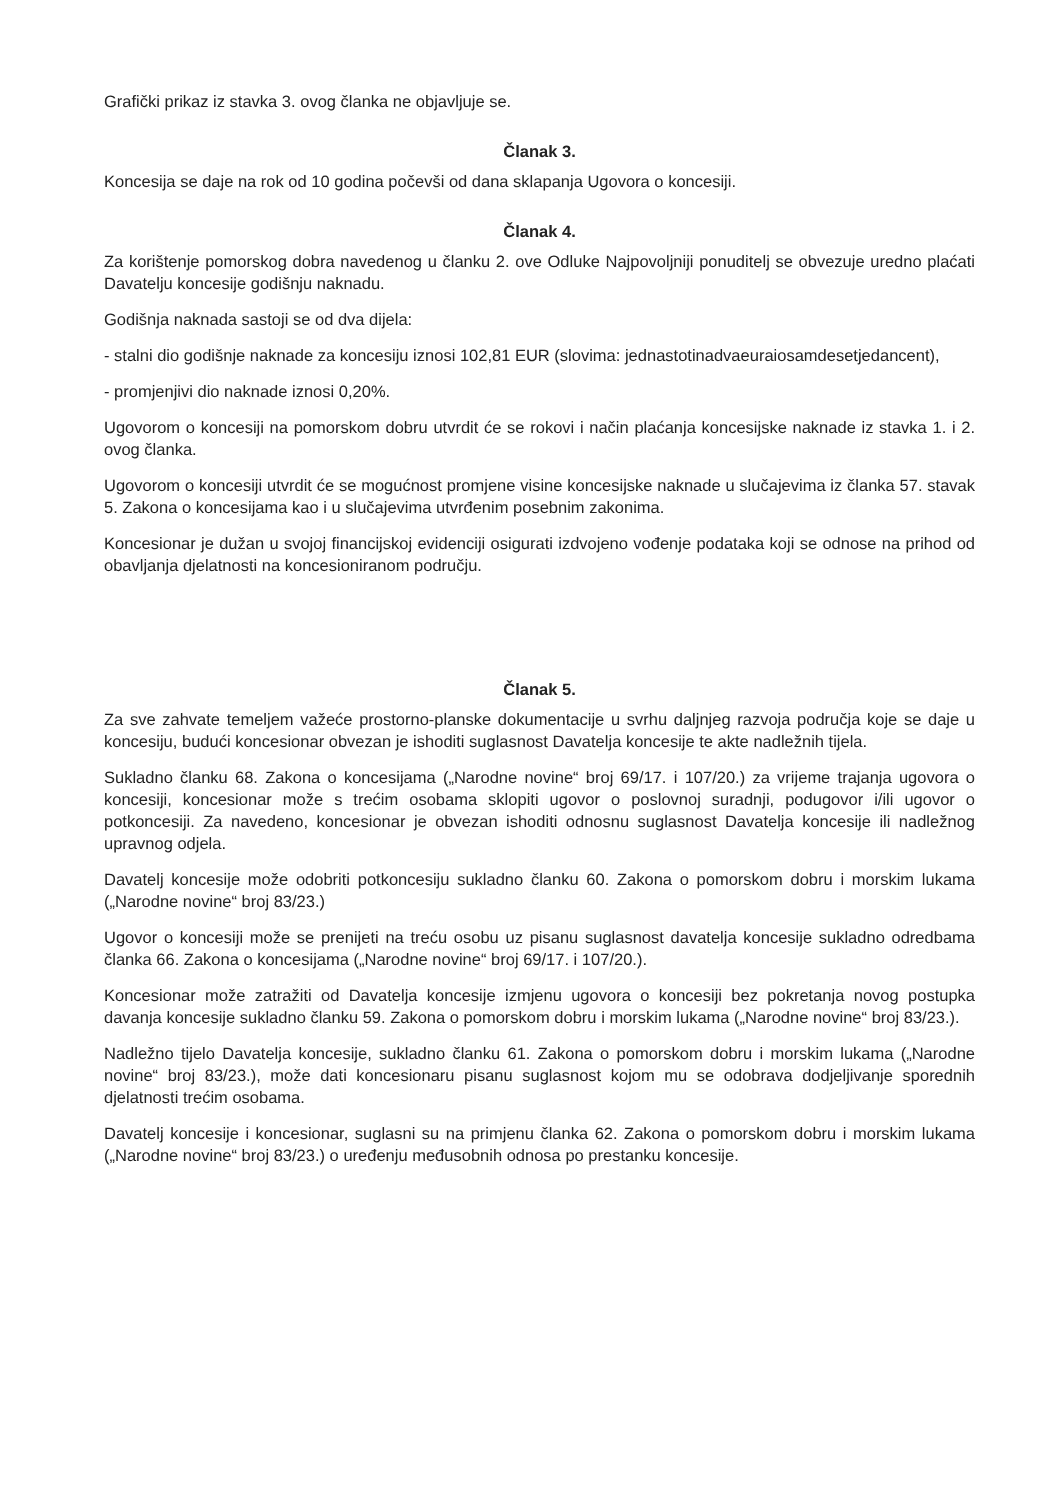Grafički prikaz iz stavka 3. ovog članka ne objavljuje se.
Članak 3.
Koncesija se daje na rok od 10 godina počevši od dana sklapanja Ugovora o koncesiji.
Članak 4.
Za korištenje pomorskog dobra navedenog u članku 2. ove Odluke Najpovoljniji ponuditelj se obvezuje uredno plaćati Davatelju koncesije godišnju naknadu.
Godišnja naknada sastoji se od dva dijela:
- stalni dio godišnje naknade za koncesiju iznosi 102,81 EUR (slovima: jednastotinadvaeuraiosamdesetjedancent),
- promjenjivi dio naknade iznosi 0,20%.
Ugovorom o koncesiji na pomorskom dobru utvrdit će se rokovi i način plaćanja koncesijske naknade iz stavka 1. i 2. ovog članka.
Ugovorom o koncesiji utvrdit će se mogućnost promjene visine koncesijske naknade u slučajevima iz članka 57. stavak 5. Zakona o koncesijama kao i u slučajevima utvrđenim posebnim zakonima.
Koncesionar je dužan u svojoj financijskoj evidenciji osigurati izdvojeno vođenje podataka koji se odnose na prihod od obavljanja djelatnosti na koncesioniranom području.
Članak 5.
Za sve zahvate temeljem važeće prostorno-planske dokumentacije u svrhu daljnjeg razvoja područja koje se daje u koncesiju, budući koncesionar obvezan je ishoditi suglasnost Davatelja koncesije te akte nadležnih tijela.
Sukladno članku 68. Zakona o koncesijama („Narodne novine“ broj 69/17. i 107/20.) za vrijeme trajanja ugovora o koncesiji, koncesionar može s trećim osobama sklopiti ugovor o poslovnoj suradnji, podugovor i/ili ugovor o potkoncesiji. Za navedeno, koncesionar je obvezan ishoditi odnosnu suglasnost Davatelja koncesije ili nadležnog upravnog odjela.
Davatelj koncesije može odobriti potkoncesiju sukladno članku 60. Zakona o pomorskom dobru i morskim lukama („Narodne novine“ broj 83/23.)
Ugovor o koncesiji može se prenijeti na treću osobu uz pisanu suglasnost davatelja koncesije sukladno odredbama članka 66. Zakona o koncesijama („Narodne novine“ broj 69/17. i 107/20.).
Koncesionar može zatražiti od Davatelja koncesije izmjenu ugovora o koncesiji bez pokretanja novog postupka davanja koncesije sukladno članku 59. Zakona o pomorskom dobru i morskim lukama („Narodne novine“ broj 83/23.).
Nadležno tijelo Davatelja koncesije, sukladno članku 61. Zakona o pomorskom dobru i morskim lukama („Narodne novine“ broj 83/23.), može dati koncesionaru pisanu suglasnost kojom mu se odobrava dodjeljivanje sporednih djelatnosti trećim osobama.
Davatelj koncesije i koncesionar, suglasni su na primjenu članka 62. Zakona o pomorskom dobru i morskim lukama („Narodne novine“ broj 83/23.) o uređenju međusobnih odnosa po prestanku koncesije.